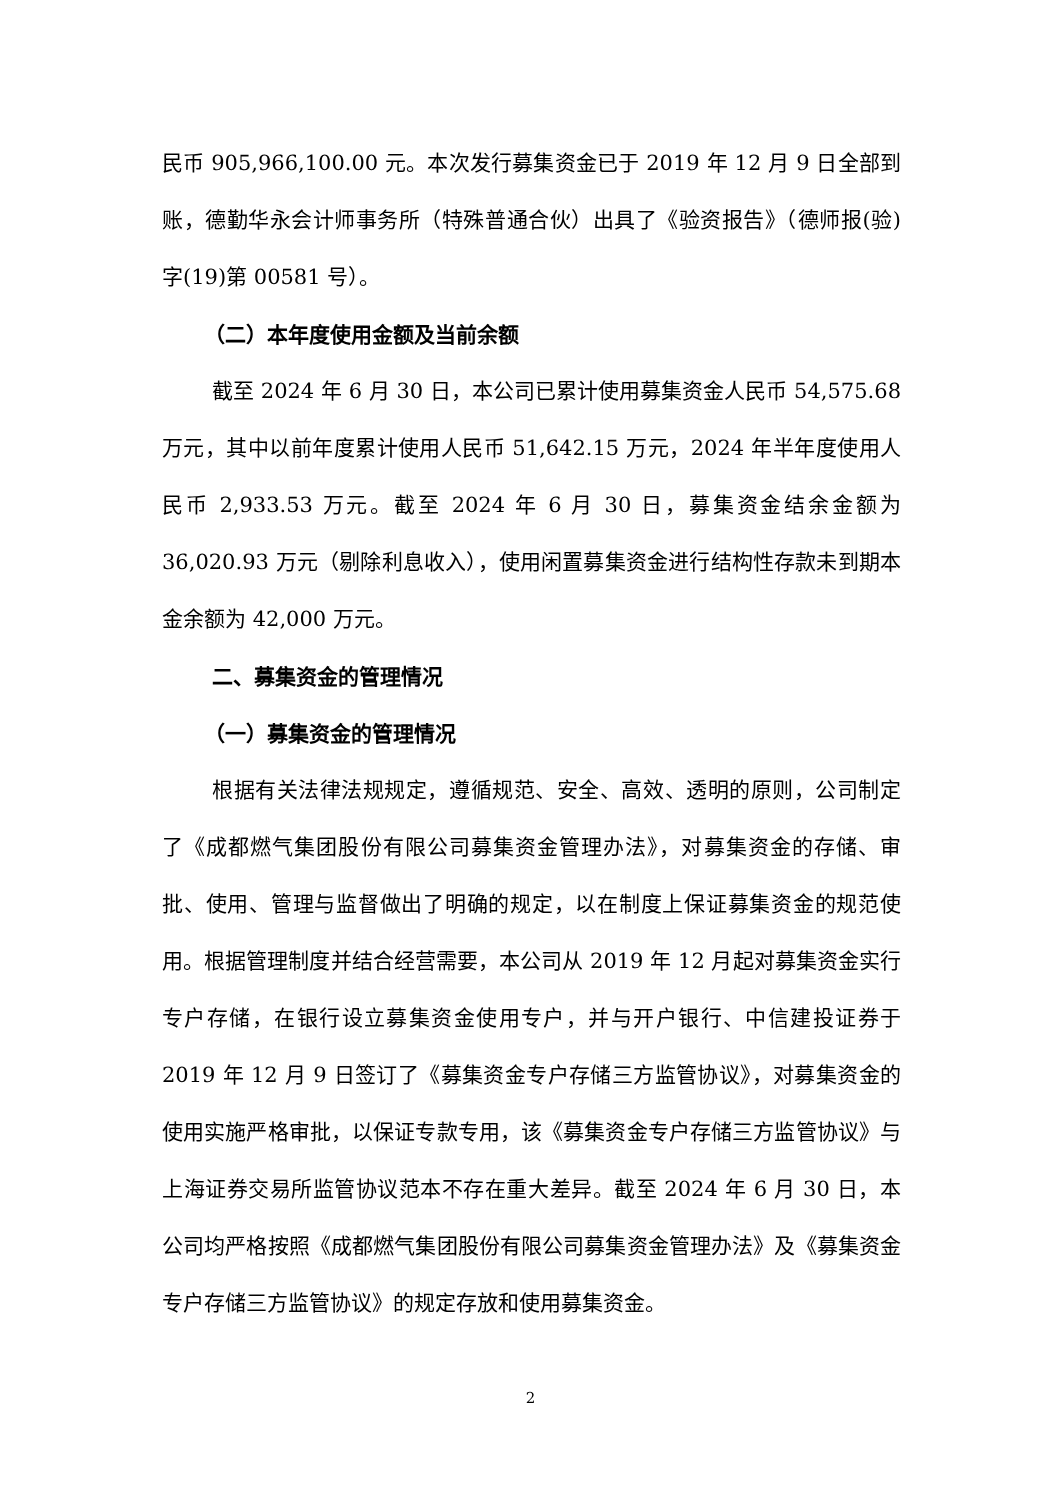民币 905,966,100.00 元。本次发行募集资金已于 2019 年 12 月 9 日全部到账，德勤华永会计师事务所（特殊普通合伙）出具了《验资报告》（德师报(验)字(19)第 00581 号）。
（二）本年度使用金额及当前余额
截至 2024 年 6 月 30 日，本公司已累计使用募集资金人民币 54,575.68 万元，其中以前年度累计使用人民币 51,642.15 万元，2024 年半年度使用人民币 2,933.53 万元。截至 2024 年 6 月 30 日，募集资金结余金额为 36,020.93 万元（剔除利息收入），使用闲置募集资金进行结构性存款未到期本金余额为 42,000 万元。
二、募集资金的管理情况
（一）募集资金的管理情况
根据有关法律法规规定，遵循规范、安全、高效、透明的原则，公司制定了《成都燃气集团股份有限公司募集资金管理办法》，对募集资金的存储、审批、使用、管理与监督做出了明确的规定，以在制度上保证募集资金的规范使用。根据管理制度并结合经营需要，本公司从 2019 年 12 月起对募集资金实行专户存储，在银行设立募集资金使用专户，并与开户银行、中信建投证券于 2019 年 12 月 9 日签订了《募集资金专户存储三方监管协议》，对募集资金的使用实施严格审批，以保证专款专用，该《募集资金专户存储三方监管协议》与上海证券交易所监管协议范本不存在重大差异。截至 2024 年 6 月 30 日，本公司均严格按照《成都燃气集团股份有限公司募集资金管理办法》及《募集资金专户存储三方监管协议》的规定存放和使用募集资金。
2